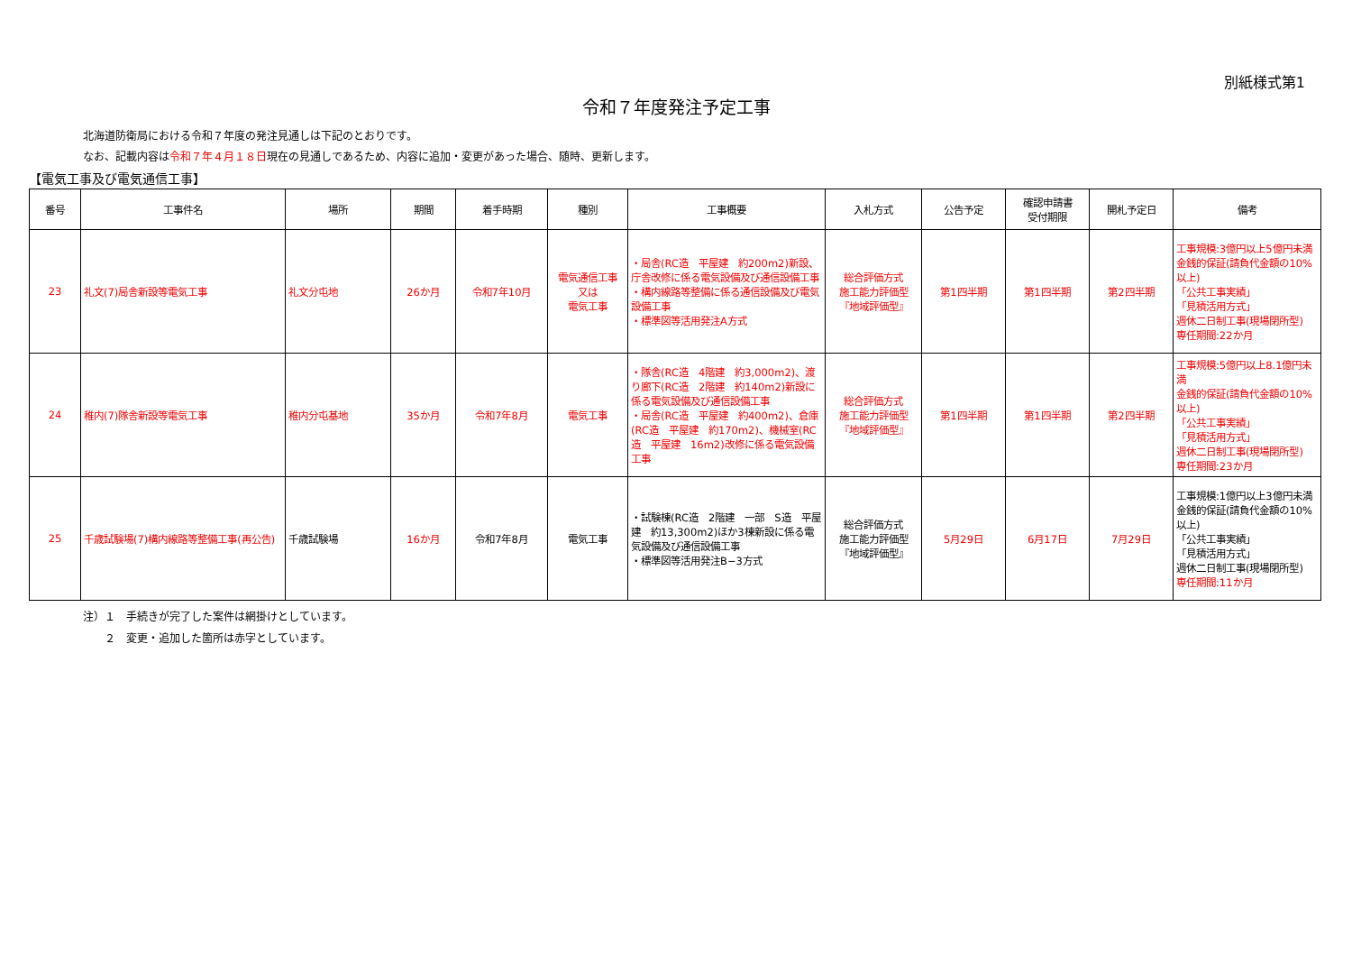別紙様式第1
令和７年度発注予定工事
北海道防衛局における令和７年度の発注見通しは下記のとおりです。
なお、記載内容は令和７年４月１８日現在の見通しであるため、内容に追加・変更があった場合、随時、更新します。
【電気工事及び電気通信工事】
| 番号 | 工事件名 | 場所 | 期間 | 着手時期 | 種別 | 工事概要 | 入札方式 | 公告予定 | 確認申請書 受付期限 | 開札予定日 | 備考 |
| --- | --- | --- | --- | --- | --- | --- | --- | --- | --- | --- | --- |
| 23 | 礼文(7)局舎新設等電気工事 | 礼文分屯地 | 26か月 | 令和7年10月 | 電気通信工事 又は 電気工事 | ・局舎(RC造 平屋建 約200m2)新設、庁舎改修に係る電気設備及び通信設備工事 ・構内線路等整備に係る通信設備及び電気設備工事 ・標準図等活用発注A方式 | 総合評価方式 施工能力評価型 『地域評価型』 | 第1四半期 | 第1四半期 | 第2四半期 | 工事規模:3億円以上5億円未満 金銭的保証(請負代金額の10%以上) 「公共工事実績」 「見積活用方式」 週休二日制工事(現場閉所型) 専任期間:22か月 |
| 24 | 稚内(7)隊舎新設等電気工事 | 稚内分屯基地 | 35か月 | 令和7年8月 | 電気工事 | ・隊舎(RC造 4階建 約3,000m2)、渡り廊下(RC造 2階建 約140m2)新設に係る電気設備及び通信設備工事 ・局舎(RC造 平屋建 約400m2)、倉庫(RC造 平屋建 約170m2)、機械室(RC造 平屋建 16m2)改修に係る電気設備工事 | 総合評価方式 施工能力評価型 『地域評価型』 | 第1四半期 | 第1四半期 | 第2四半期 | 工事規模:5億円以上8.1億円未満 金銭的保証(請負代金額の10%以上) 「公共工事実績」 「見積活用方式」 週休二日制工事(現場閉所型) 専任期間:23か月 |
| 25 | 千歳試験場(7)構内線路等整備工事(再公告) | 千歳試験場 | 16か月 | 令和7年8月 | 電気工事 | ・試験棟(RC造 2階建 一部 S造 平屋建 約13,300m2)ほか3棟新設に係る電気設備及び通信設備工事 ・標準図等活用発注B−3方式 | 総合評価方式 施工能力評価型 『地域評価型』 | 5月29日 | 6月17日 | 7月29日 | 工事規模:1億円以上3億円未満 金銭的保証(請負代金額の10%以上) 「公共工事実績」 「見積活用方式」 週休二日制工事(現場閉所型) 専任期間:11か月 |
注）１　手続きが完了した案件は網掛けとしています。
　　２　変更・追加した箇所は赤字としています。